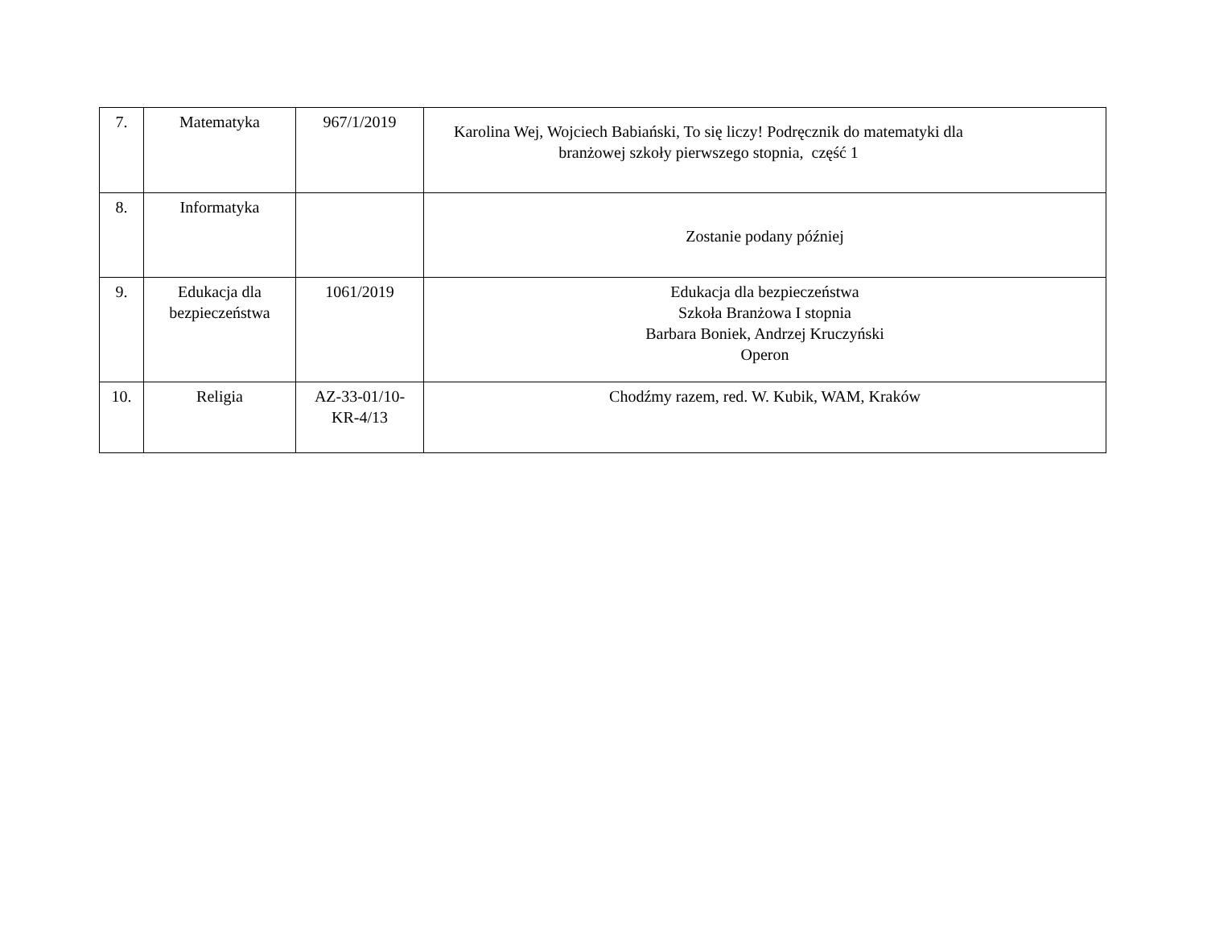| 7. | Matematyka | 967/1/2019 | Karolina Wej, Wojciech Babiański, To się liczy! Podręcznik do matematyki dla branżowej szkoły pierwszego stopnia, część 1 |
| 8. | Informatyka | | Zostanie podany później |
| 9. | Edukacja dla bezpieczeństwa | 1061/2019 | Edukacja dla bezpieczeństwa Szkoła Branżowa I stopnia Barbara Boniek, Andrzej Kruczyński Operon |
| 10. | Religia | AZ-33-01/10- KR-4/13 | Chodźmy razem, red. W. Kubik, WAM, Kraków |